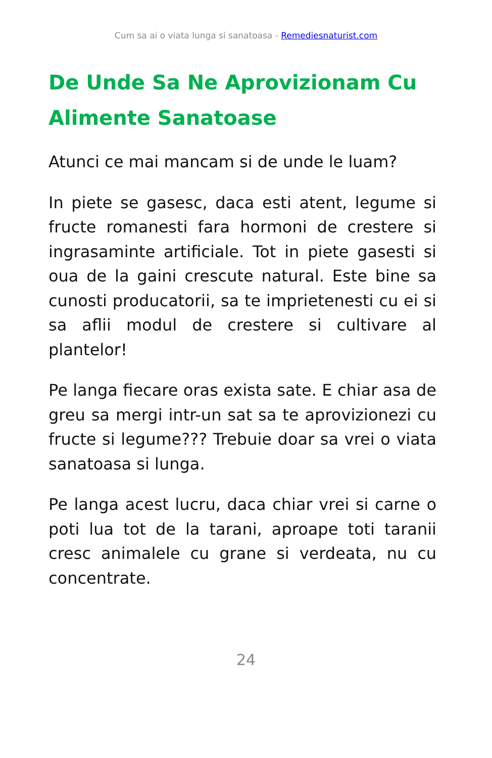Cum sa ai o viata lunga si sanatoasa - Remediesnaturist.com
De Unde Sa Ne Aprovizionam Cu Alimente Sanatoase
Atunci ce mai mancam si de unde le luam?
In piete se gasesc, daca esti atent, legume si fructe romanesti fara hormoni de crestere si ingrasaminte artificiale. Tot in piete gasesti si oua de la gaini crescute natural. Este bine sa cunosti producatorii, sa te imprietenesti cu ei si sa aflii modul de crestere si cultivare al plantelor!
Pe langa fiecare oras exista sate. E chiar asa de greu sa mergi intr-un sat sa te aprovizionezi cu fructe si legume??? Trebuie doar sa vrei o viata sanatoasa si lunga.
Pe langa acest lucru, daca chiar vrei si carne o poti lua tot de la tarani, aproape toti taranii cresc animalele cu grane si verdeata, nu cu concentrate.
24